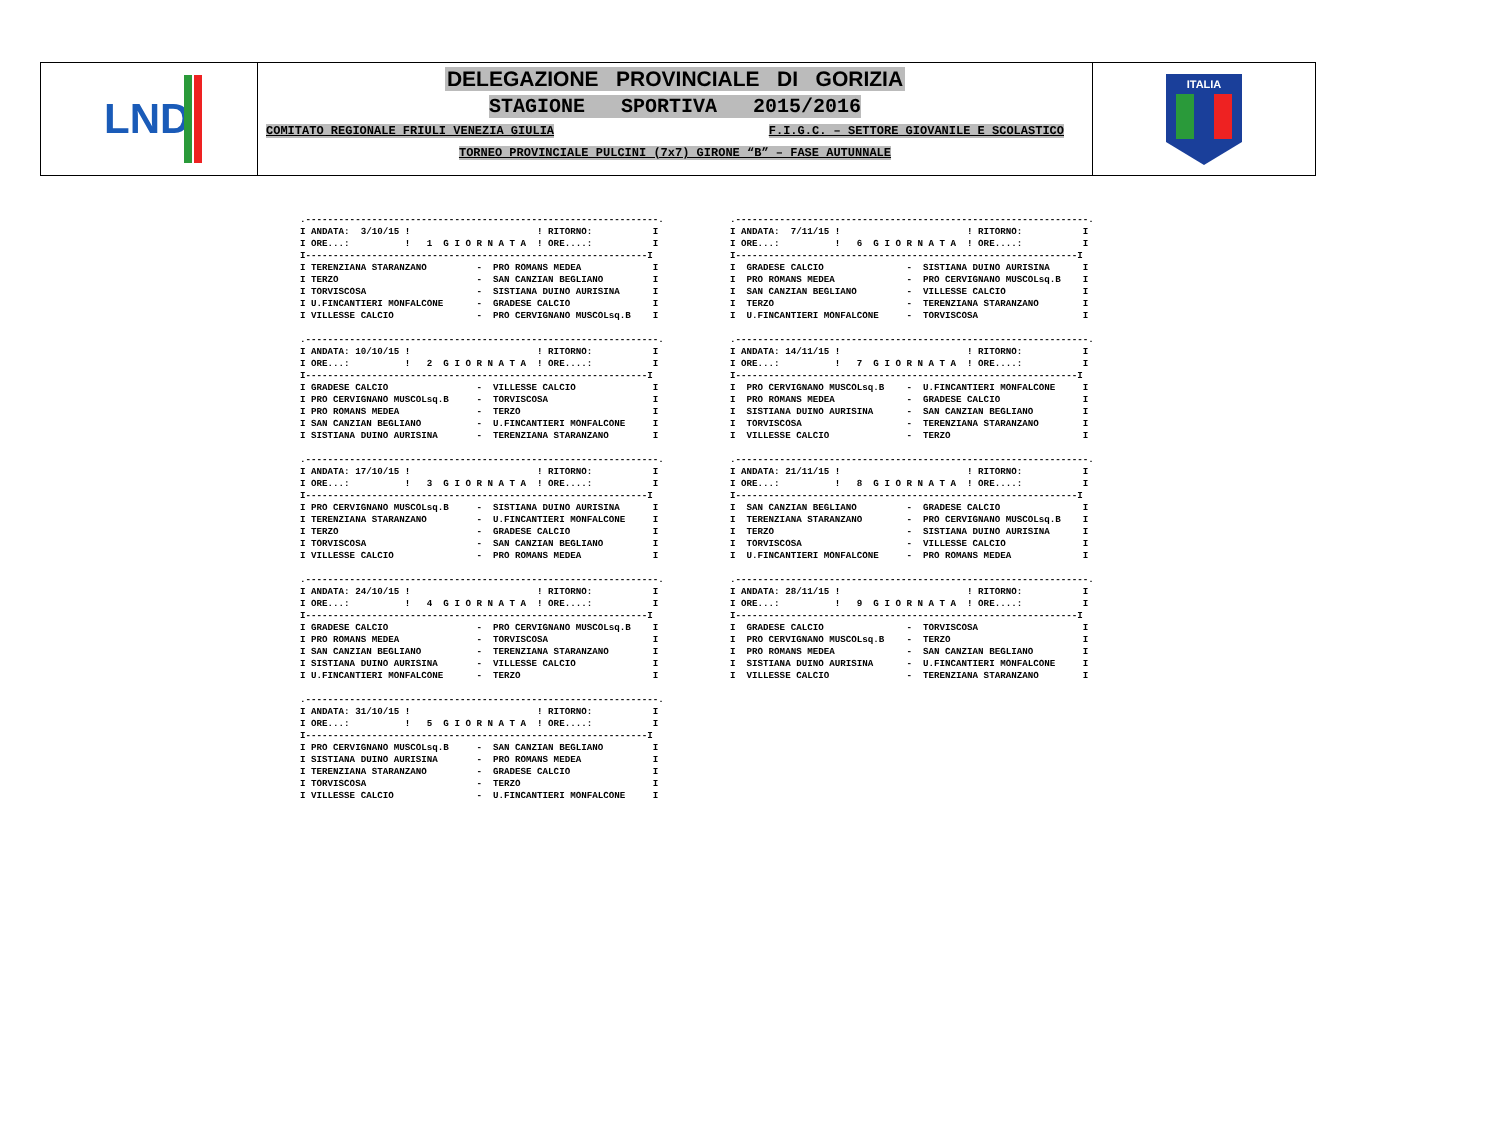LND
DELEGAZIONE PROVINCIALE DI GORIZIA
STAGIONE SPORTIVA 2015/2016
COMITATO REGIONALE FRIULI VENEZIA GIULIA F.I.G.C. – SETTORE GIOVANILE E SCOLASTICO
TORNEO PROVINCIALE PULCINI (7x7) GIRONE “B” – FASE AUTUNNALE
ITALIA
.----------------------------------------------------------------.
I ANDATA:  3/10/15 !                       ! RITORNO:           I
I ORE...:          !   1  G I O R N A T A  ! ORE....:           I
I--------------------------------------------------------------I
I TERENZIANA STARANZANO         -  PRO ROMANS MEDEA             I
I TERZO                         -  SAN CANZIAN BEGLIANO         I
I TORVISCOSA                    -  SISTIANA DUINO AURISINA      I
I U.FINCANTIERI MONFALCONE      -  GRADESE CALCIO               I
I VILLESSE CALCIO               -  PRO CERVIGNANO MUSCOLsq.B    I
.----------------------------------------------------------------.
I ANDATA:  7/11/15 !                       ! RITORNO:           I
I ORE...:          !   6  G I O R N A T A  ! ORE....:           I
I--------------------------------------------------------------I
I  GRADESE CALCIO               -  SISTIANA DUINO AURISINA      I
I  PRO ROMANS MEDEA             -  PRO CERVIGNANO MUSCOLsq.B    I
I  SAN CANZIAN BEGLIANO         -  VILLESSE CALCIO              I
I  TERZO                        -  TERENZIANA STARANZANO        I
I  U.FINCANTIERI MONFALCONE     -  TORVISCOSA                   I
.----------------------------------------------------------------.
I ANDATA: 10/10/15 !                       ! RITORNO:           I
I ORE...:          !   2  G I O R N A T A  ! ORE....:           I
I--------------------------------------------------------------I
I GRADESE CALCIO                -  VILLESSE CALCIO              I
I PRO CERVIGNANO MUSCOLsq.B     -  TORVISCOSA                   I
I PRO ROMANS MEDEA              -  TERZO                        I
I SAN CANZIAN BEGLIANO          -  U.FINCANTIERI MONFALCONE     I
I SISTIANA DUINO AURISINA       -  TERENZIANA STARANZANO        I
.----------------------------------------------------------------.
I ANDATA: 14/11/15 !                       ! RITORNO:           I
I ORE...:          !   7  G I O R N A T A  ! ORE....:           I
I--------------------------------------------------------------I
I  PRO CERVIGNANO MUSCOLsq.B    -  U.FINCANTIERI MONFALCONE     I
I  PRO ROMANS MEDEA             -  GRADESE CALCIO               I
I  SISTIANA DUINO AURISINA      -  SAN CANZIAN BEGLIANO         I
I  TORVISCOSA                   -  TERENZIANA STARANZANO        I
I  VILLESSE CALCIO              -  TERZO                        I
.----------------------------------------------------------------.
I ANDATA: 17/10/15 !                       ! RITORNO:           I
I ORE...:          !   3  G I O R N A T A  ! ORE....:           I
I--------------------------------------------------------------I
I PRO CERVIGNANO MUSCOLsq.B     -  SISTIANA DUINO AURISINA      I
I TERENZIANA STARANZANO         -  U.FINCANTIERI MONFALCONE     I
I TERZO                         -  GRADESE CALCIO               I
I TORVISCOSA                    -  SAN CANZIAN BEGLIANO         I
I VILLESSE CALCIO               -  PRO ROMANS MEDEA             I
.----------------------------------------------------------------.
I ANDATA: 21/11/15 !                       ! RITORNO:           I
I ORE...:          !   8  G I O R N A T A  ! ORE....:           I
I--------------------------------------------------------------I
I  SAN CANZIAN BEGLIANO         -  GRADESE CALCIO               I
I  TERENZIANA STARANZANO        -  PRO CERVIGNANO MUSCOLsq.B    I
I  TERZO                        -  SISTIANA DUINO AURISINA      I
I  TORVISCOSA                   -  VILLESSE CALCIO              I
I  U.FINCANTIERI MONFALCONE     -  PRO ROMANS MEDEA             I
.----------------------------------------------------------------.
I ANDATA: 24/10/15 !                       ! RITORNO:           I
I ORE...:          !   4  G I O R N A T A  ! ORE....:           I
I--------------------------------------------------------------I
I GRADESE CALCIO                -  PRO CERVIGNANO MUSCOLsq.B    I
I PRO ROMANS MEDEA              -  TORVISCOSA                   I
I SAN CANZIAN BEGLIANO          -  TERENZIANA STARANZANO        I
I SISTIANA DUINO AURISINA       -  VILLESSE CALCIO              I
I U.FINCANTIERI MONFALCONE      -  TERZO                        I
.----------------------------------------------------------------.
I ANDATA: 28/11/15 !                       ! RITORNO:           I
I ORE...:          !   9  G I O R N A T A  ! ORE....:           I
I--------------------------------------------------------------I
I  GRADESE CALCIO               -  TORVISCOSA                   I
I  PRO CERVIGNANO MUSCOLsq.B    -  TERZO                        I
I  PRO ROMANS MEDEA             -  SAN CANZIAN BEGLIANO         I
I  SISTIANA DUINO AURISINA      -  U.FINCANTIERI MONFALCONE     I
I  VILLESSE CALCIO              -  TERENZIANA STARANZANO        I
.----------------------------------------------------------------.
I ANDATA: 31/10/15 !                       ! RITORNO:           I
I ORE...:          !   5  G I O R N A T A  ! ORE....:           I
I--------------------------------------------------------------I
I PRO CERVIGNANO MUSCOLsq.B     -  SAN CANZIAN BEGLIANO         I
I SISTIANA DUINO AURISINA       -  PRO ROMANS MEDEA             I
I TERENZIANA STARANZANO         -  GRADESE CALCIO               I
I TORVISCOSA                    -  TERZO                        I
I VILLESSE CALCIO               -  U.FINCANTIERI MONFALCONE     I